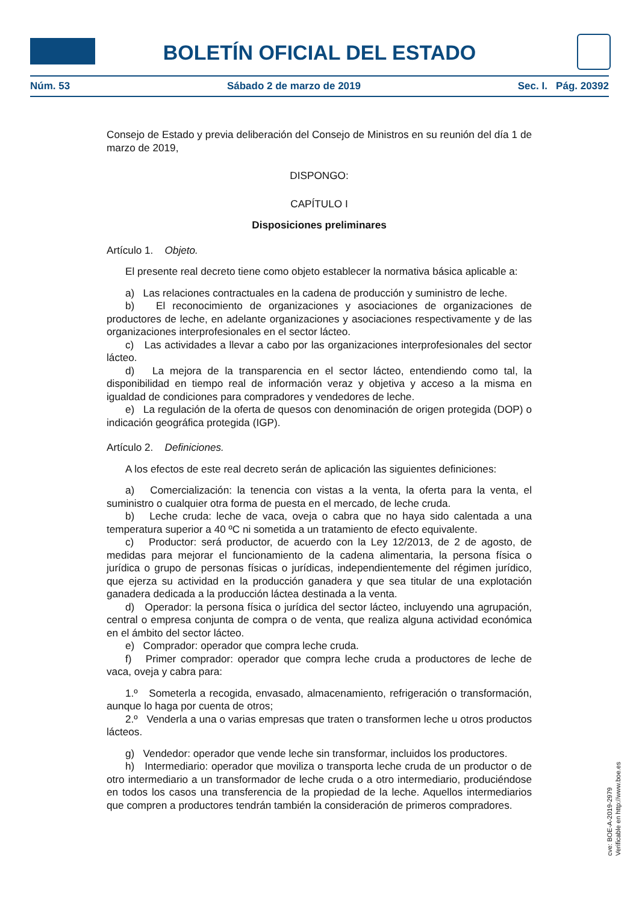BOLETÍN OFICIAL DEL ESTADO
Núm. 53 Sábado 2 de marzo de 2019 Sec. I. Pág. 20392
Consejo de Estado y previa deliberación del Consejo de Ministros en su reunión del día 1 de marzo de 2019,
DISPONGO:
CAPÍTULO I
Disposiciones preliminares
Artículo 1. Objeto.
El presente real decreto tiene como objeto establecer la normativa básica aplicable a:
a) Las relaciones contractuales en la cadena de producción y suministro de leche.
b) El reconocimiento de organizaciones y asociaciones de organizaciones de productores de leche, en adelante organizaciones y asociaciones respectivamente y de las organizaciones interprofesionales en el sector lácteo.
c) Las actividades a llevar a cabo por las organizaciones interprofesionales del sector lácteo.
d) La mejora de la transparencia en el sector lácteo, entendiendo como tal, la disponibilidad en tiempo real de información veraz y objetiva y acceso a la misma en igualdad de condiciones para compradores y vendedores de leche.
e) La regulación de la oferta de quesos con denominación de origen protegida (DOP) o indicación geográfica protegida (IGP).
Artículo 2. Definiciones.
A los efectos de este real decreto serán de aplicación las siguientes definiciones:
a) Comercialización: la tenencia con vistas a la venta, la oferta para la venta, el suministro o cualquier otra forma de puesta en el mercado, de leche cruda.
b) Leche cruda: leche de vaca, oveja o cabra que no haya sido calentada a una temperatura superior a 40 ºC ni sometida a un tratamiento de efecto equivalente.
c) Productor: será productor, de acuerdo con la Ley 12/2013, de 2 de agosto, de medidas para mejorar el funcionamiento de la cadena alimentaria, la persona física o jurídica o grupo de personas físicas o jurídicas, independientemente del régimen jurídico, que ejerza su actividad en la producción ganadera y que sea titular de una explotación ganadera dedicada a la producción láctea destinada a la venta.
d) Operador: la persona física o jurídica del sector lácteo, incluyendo una agrupación, central o empresa conjunta de compra o de venta, que realiza alguna actividad económica en el ámbito del sector lácteo.
e) Comprador: operador que compra leche cruda.
f) Primer comprador: operador que compra leche cruda a productores de leche de vaca, oveja y cabra para:
1.º Someterla a recogida, envasado, almacenamiento, refrigeración o transformación, aunque lo haga por cuenta de otros;
2.º Venderla a una o varias empresas que traten o transformen leche u otros productos lácteos.
g) Vendedor: operador que vende leche sin transformar, incluidos los productores.
h) Intermediario: operador que moviliza o transporta leche cruda de un productor o de otro intermediario a un transformador de leche cruda o a otro intermediario, produciéndose en todos los casos una transferencia de la propiedad de la leche. Aquellos intermediarios que compren a productores tendrán también la consideración de primeros compradores.
cve: BOE-A-2019-2979
Verificable en http://www.boe.es